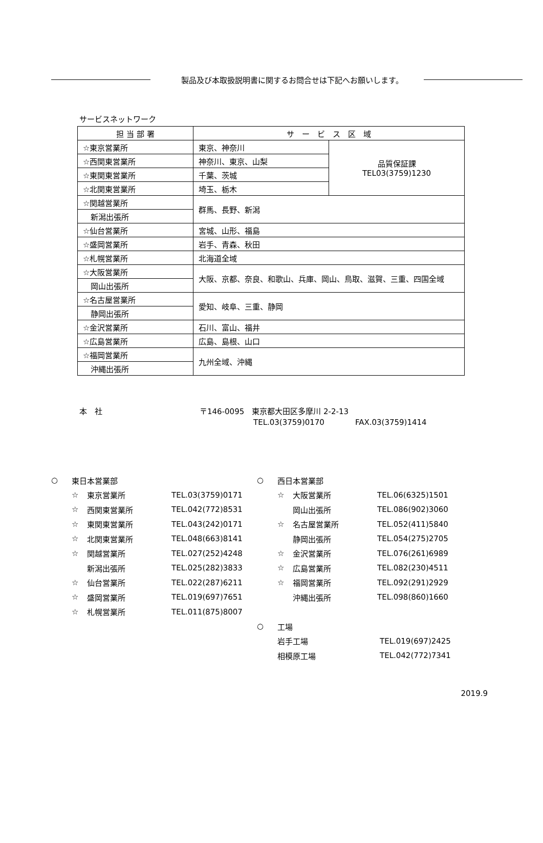製品及び本取扱説明書に関するお問合せは下記へお願いします。
サービスネットワーク
| 担 当 部 署 | サ ー ビ ス 区 域 | |
| --- | --- | --- |
| ☆東京営業所 | 東京、神奈川 | 品質保証課 TEL03(3759)1230 |
| ☆西関東営業所 | 神奈川、東京、山梨 | |
| ☆東関東営業所 | 千葉、茨城 | |
| ☆北関東営業所 | 埼玉、栃木 | |
| ☆関越営業所 | 群馬、長野、新潟 | |
| 新潟出張所 | | |
| ☆仙台営業所 | 宮城、山形、福島 | |
| ☆盛岡営業所 | 岩手、青森、秋田 | |
| ☆札幌営業所 | 北海道全域 | |
| ☆大阪営業所 | 大阪、京都、奈良、和歌山、兵庫、岡山、鳥取、滋賀、三重、四国全域 | |
| 岡山出張所 | | |
| ☆名古屋営業所 | 愛知、岐阜、三重、静岡 | |
| 静岡出張所 | | |
| ☆金沢営業所 | 石川、富山、福井 | |
| ☆広島営業所 | 広島、島根、山口 | |
| ☆福岡営業所 | 九州全域、沖縄 | |
| 沖縄出張所 | | |
本　社 〒146-0095　東京都大田区多摩川 2-2-13
TEL.03(3759)0170　　　　FAX.03(3759)1414
○ 東日本営業部
☆ 東京営業所 TEL.03(3759)0171
☆ 西関東営業所 TEL.042(772)8531
☆ 東関東営業所 TEL.043(242)0171
☆ 北関東営業所 TEL.048(663)8141
☆ 関越営業所 TEL.027(252)4248
新潟出張所 TEL.025(282)3833
☆ 仙台営業所 TEL.022(287)6211
☆ 盛岡営業所 TEL.019(697)7651
☆ 札幌営業所 TEL.011(875)8007
○ 西日本営業部
☆ 大阪営業所 TEL.06(6325)1501
岡山出張所 TEL.086(902)3060
☆ 名古屋営業所 TEL.052(411)5840
静岡出張所 TEL.054(275)2705
☆ 金沢営業所 TEL.076(261)6989
☆ 広島営業所 TEL.082(230)4511
☆ 福岡営業所 TEL.092(291)2929
沖縄出張所 TEL.098(860)1660
○ 工場
岩手工場 TEL.019(697)2425
相模原工場 TEL.042(772)7341
2019.9